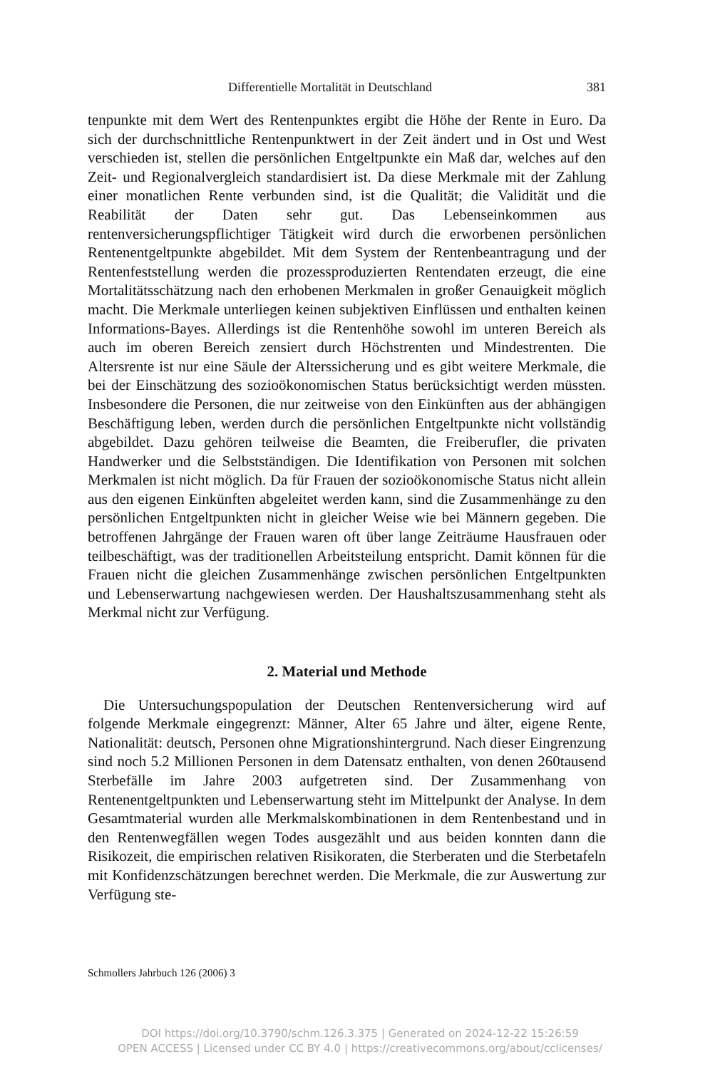Differentielle Mortalität in Deutschland 381
tenpunkte mit dem Wert des Rentenpunktes ergibt die Höhe der Rente in Euro. Da sich der durchschnittliche Rentenpunktwert in der Zeit ändert und in Ost und West verschieden ist, stellen die persönlichen Entgeltpunkte ein Maß dar, welches auf den Zeit- und Regionalvergleich standardisiert ist. Da diese Merkmale mit der Zahlung einer monatlichen Rente verbunden sind, ist die Qualität; die Validität und die Reabilität der Daten sehr gut. Das Lebenseinkommen aus rentenversicherungspflichtiger Tätigkeit wird durch die erworbenen persönlichen Rentenentgeltpunkte abgebildet. Mit dem System der Rentenbeantragung und der Rentenfeststellung werden die prozessproduzierten Rentendaten erzeugt, die eine Mortalitätsschätzung nach den erhobenen Merkmalen in großer Genauigkeit möglich macht. Die Merkmale unterliegen keinen subjektiven Einflüssen und enthalten keinen Informations-Bayes. Allerdings ist die Rentenhöhe sowohl im unteren Bereich als auch im oberen Bereich zensiert durch Höchstrenten und Mindestrenten. Die Altersrente ist nur eine Säule der Alterssicherung und es gibt weitere Merkmale, die bei der Einschätzung des sozioökonomischen Status berücksichtigt werden müssten. Insbesondere die Personen, die nur zeitweise von den Einkünften aus der abhängigen Beschäftigung leben, werden durch die persönlichen Entgeltpunkte nicht vollständig abgebildet. Dazu gehören teilweise die Beamten, die Freiberufler, die privaten Handwerker und die Selbstständigen. Die Identifikation von Personen mit solchen Merkmalen ist nicht möglich. Da für Frauen der sozioökonomische Status nicht allein aus den eigenen Einkünften abgeleitet werden kann, sind die Zusammenhänge zu den persönlichen Entgeltpunkten nicht in gleicher Weise wie bei Männern gegeben. Die betroffenen Jahrgänge der Frauen waren oft über lange Zeiträume Hausfrauen oder teilbeschäftigt, was der traditionellen Arbeitsteilung entspricht. Damit können für die Frauen nicht die gleichen Zusammenhänge zwischen persönlichen Entgeltpunkten und Lebenserwartung nachgewiesen werden. Der Haushaltszusammenhang steht als Merkmal nicht zur Verfügung.
2. Material und Methode
Die Untersuchungspopulation der Deutschen Rentenversicherung wird auf folgende Merkmale eingegrenzt: Männer, Alter 65 Jahre und älter, eigene Rente, Nationalität: deutsch, Personen ohne Migrationshintergrund. Nach dieser Eingrenzung sind noch 5.2 Millionen Personen in dem Datensatz enthalten, von denen 260tausend Sterbefälle im Jahre 2003 aufgetreten sind. Der Zusammenhang von Rentenentgeltpunkten und Lebenserwartung steht im Mittelpunkt der Analyse. In dem Gesamtmaterial wurden alle Merkmalskombinationen in dem Rentenbestand und in den Rentenwegfällen wegen Todes ausgezählt und aus beiden konnten dann die Risikozeit, die empirischen relativen Risikoraten, die Sterberaten und die Sterbetafeln mit Konfidenzschätzungen berechnet werden. Die Merkmale, die zur Auswertung zur Verfügung ste-
Schmollers Jahrbuch 126 (2006) 3
DOI https://doi.org/10.3790/schm.126.3.375 | Generated on 2024-12-22 15:26:59
OPEN ACCESS | Licensed under CC BY 4.0 | https://creativecommons.org/about/cclicenses/